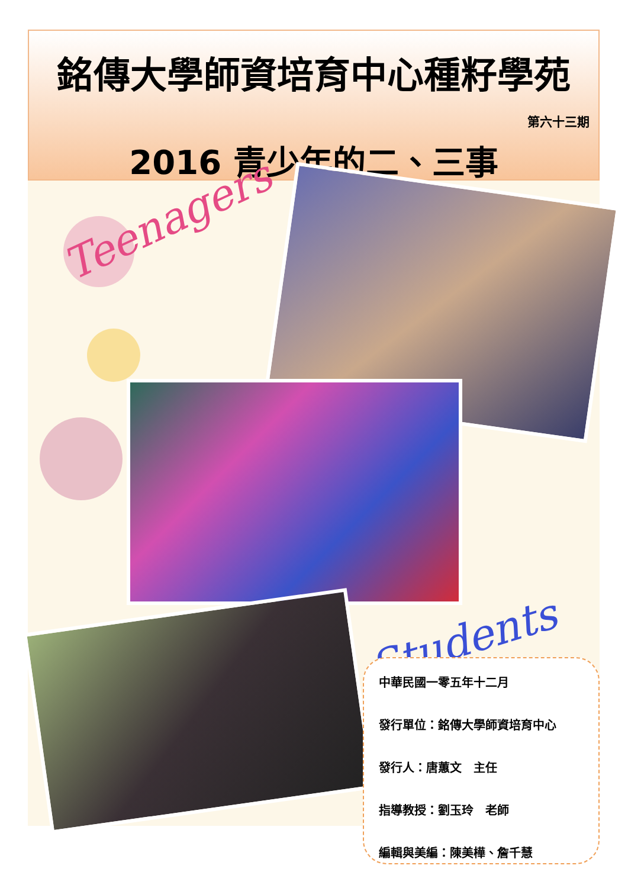銘傳大學師資培育中心種籽學苑
第六十三期
2016 青少年的二、三事
Teenagers
Students
中華民國一零五年十二月
發行單位：銘傳大學師資培育中心
發行人：唐蕙文　主任
指導教授：劉玉玲　老師
編輯與美編：陳美樺、詹千慧